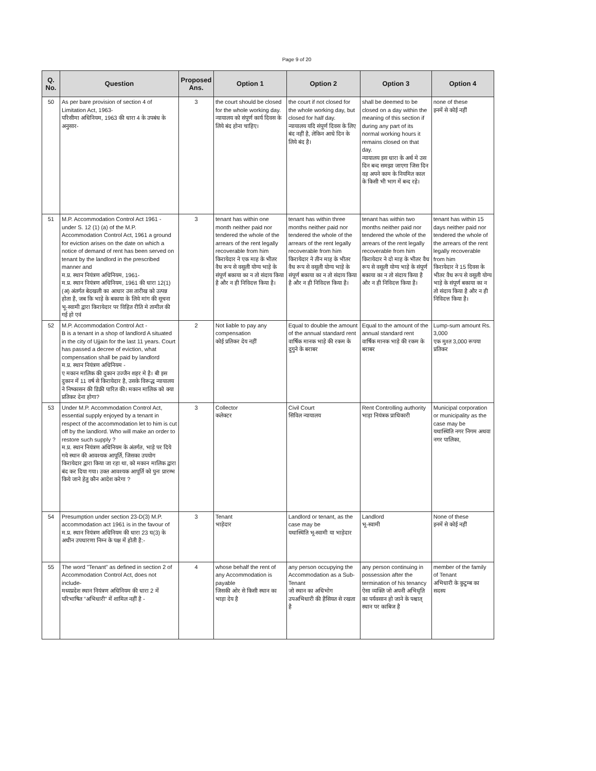Page 9 of 20
| Q. No. | Question | Proposed Ans. | Option 1 | Option 2 | Option 3 | Option 4 |
| --- | --- | --- | --- | --- | --- | --- |
| 50 | As per bare provision of section 4 of Limitation Act, 1963- परिसीमा अधिनियम, 1963 की धारा 4 के उपबंध के अनुसार- | 3 | the court should be closed for the whole working day. न्यायालय को संपूर्ण कार्य दिवस के लिये बंद होना चाहिए। | the court if not closed for the whole working day, but closed for half day. न्यायालय यदि संपूर्ण दिवस के लिए बंद नहीं है, लेकिन आधे दिन के लिये बंद है। | shall be deemed to be closed on a day within the meaning of this section if during any part of its normal working hours it remains closed on that day. न्यायालय इस धारा के अर्थ मे उस दिन बन्द समझा जाएगा जिस दिन वह अपने काम के नियमित काल के किसी भी भाग में बन्द रहे। | none of these इनमें से कोई नहीं |
| 51 | M.P. Accommodation Control Act 1961 - under S. 12 (1) (a) of the M.P. Accommodation Control Act, 1961 a ground for eviction arises on the date on which a notice of demand of rent has been served on tenant by the landlord in the prescribed manner and म.प्र. स्थान नियंत्रण अधिनियम, 1961- म.प्र. स्थान नियंत्रण अधिनियम, 1961 की धारा 12(1)(अ) अंतर्गत बेदखली का आधार उस तारीख को उत्पन्न होता है, जब कि भाड़े के बकाया के लिये मांग की सूचना भू-स्वामी द्वारा किरायेदार पर विहित रीति मे तामील की गई हो एवं | 3 | tenant has within one month neither paid nor tendered the whole of the arrears of the rent legally recoverable from him किरायेदार ने एक माह के भीतर वैध रूप से वसूली योग्य भाड़े के संपूर्ण बकाया का न तो संदाय किया है और न ही निविदत्त किया है। | tenant has within three months neither paid nor tendered the whole of the arrears of the rent legally recoverable from him किरायेदार ने तीन माह के भीतर वैध रूप से वसूली योग्य भाड़े के संपूर्ण बकाया का न तो संदाय किया है और न ही निविदत्त किया है। | tenant has within two months neither paid nor tendered the whole of the arrears of the rent legally recoverable from him किरायेदार ने दो माह के भीतर वैध रूप से वसूली योग्य भाड़े के संपूर्ण बकाया का न तो संदाय किया है और न ही निविदत्त किया है। | tenant has within 15 days neither paid nor tendered the whole of the arrears of the rent legally recoverable from him किरायेदार ने 15 दिवस के भीतर वैध रूप से वसूली योग्य भाड़े के संपूर्ण बकाया का न तो संदाय किया है और न ही निविदत्त किया है। |
| 52 | M.P. Accommodation Control Act - B is a tenant in a shop of landlord A situated in the city of Ujjain for the last 11 years. Court has passed a decree of eviction, what compensation shall be paid by landlord म.प्र. स्थान नियंत्रण अधिनियम - ए मकान मालिक की दुकान उज्जैन शहर मे है। बी इस दुकान में 11 वर्ष से किरायेदार है, उसके विरूद्ध न्यायालय ने निष्कासन की डिक्री पारित की। मकान मालिक को क्या प्रतिकर देना होगा? | 2 | Not liable to pay any compensation कोई प्रतिकर देय नहीं | Equal to double the amount of the annual standard rent वार्षिक मानक भाड़े की रकम के दुगुने के बराबर | Equal to the amount of the annual standard rent वार्षिक मानक भाड़े की रकम के बराबर | Lump-sum amount Rs. 3,000 एक मुश्त 3,000 रूपया प्रतिकर |
| 53 | Under M.P. Accommodation Control Act, essential supply enjoyed by a tenant in respect of the accommodation let to him is cut off by the landlord. Who will make an order to restore such supply ? म.प्र. स्थान नियंत्रण अधिनियम के अंतर्गत, भाड़े पर दिये गये स्थान की आवश्यक आपूर्ति, जिसका उपयोग किरायेदार द्वारा किया जा रहा था, को मकान मालिक द्वारा बंद कर दिया गया। उक्त आवश्यक आपूर्ति को पुनः प्रारम्भ किये जाने हेतु कौन आदेश करेगा ? | 3 | Collector कलेक्टर | Civil Court सिविल न्यायालय | Rent Controlling authority भाड़ा नियंत्रक प्राधिकारी | Municipal corporation or municipality as the case may be यथास्थिति नगर निगम अथवा नगर पालिका, |
| 54 | Presumption under section 23-D(3) M.P. accommodation act 1961 is in the favour of म.प्र. स्थान नियंत्रण अधिनियम की धारा 23 घ(3) के अधीन उपधारणा निम्न के पक्ष में होती है:- | 3 | Tenant भाड़ेदार | Landlord or tenant, as the case may be यथास्थिति भू-स्वामी या भाड़ेदार | Landlord भू-स्वामी | None of these इनमें से कोई नहीं |
| 55 | The word "Tenant" as defined in section 2 of Accommodation Control Act, does not include- मध्यप्रदेश स्थान नियंत्रण अधिनियम की धारा 2 में परिभाषित "अभिधारी" में शामिल नहीं है - | 4 | whose behalf the rent of any Accommodation is payable जिसकी ओर से किसी स्थान का भाड़ा देय है | any person occupying the Accommodation as a Sub-Tenant जो स्थान का अधिभोग उपअभिधारी की हैसियत से रखता है | any person continuing in possession after the termination of his tenancy ऐसा व्यक्ति जो अपनी अभिधृति का पर्यवसान हो जाने के पश्चात् स्थान पर काबिज है | member of the family of Tenant अभिधारी के कुटुम्ब का सदस्य |